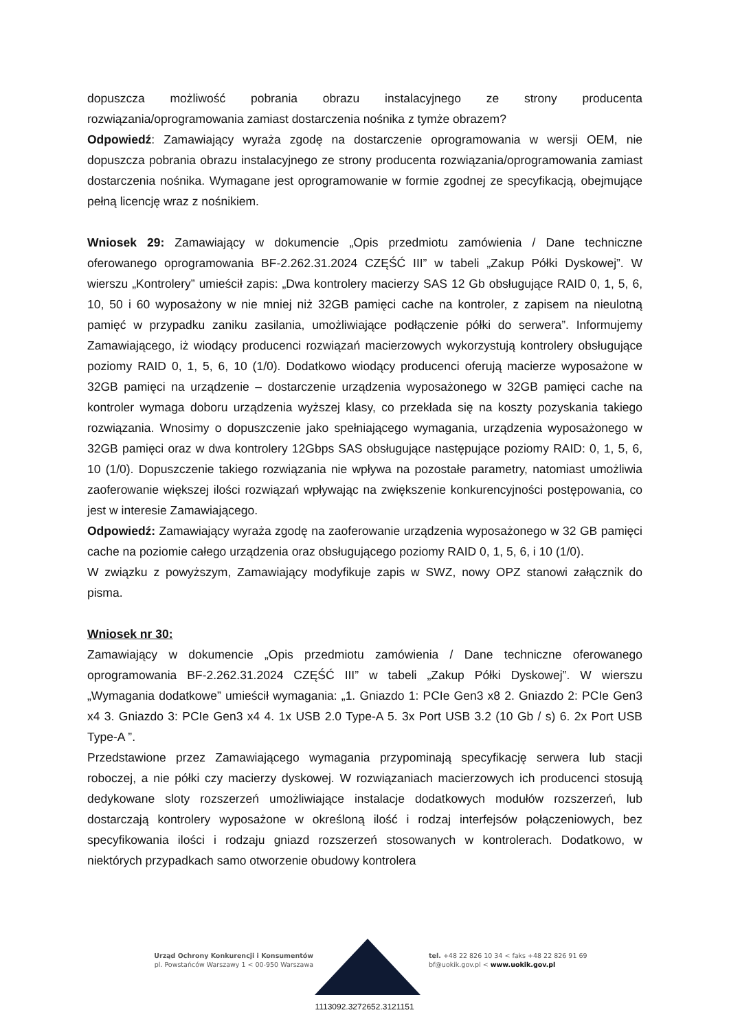dopuszcza możliwość pobrania obrazu instalacyjnego ze strony producenta rozwiązania/oprogramowania zamiast dostarczenia nośnika z tymże obrazem?
Odpowiedź: Zamawiający wyraża zgodę na dostarczenie oprogramowania w wersji OEM, nie dopuszcza pobrania obrazu instalacyjnego ze strony producenta rozwiązania/oprogramowania zamiast dostarczenia nośnika. Wymagane jest oprogramowanie w formie zgodnej ze specyfikacją, obejmujące pełną licencję wraz z nośnikiem.
Wniosek 29: Zamawiający w dokumencie „Opis przedmiotu zamówienia / Dane techniczne oferowanego oprogramowania BF-2.262.31.2024 CZĘŚĆ III” w tabeli „Zakup Półki Dyskowej”. W wierszu „Kontrolery” umieścił zapis: „Dwa kontrolery macierzy SAS 12 Gb obsługujące RAID 0, 1, 5, 6, 10, 50 i 60 wyposażony w nie mniej niż 32GB pamięci cache na kontroler, z zapisem na nieulotną pamięć w przypadku zaniku zasilania, umożliwiające podłączenie półki do serwera”. Informujemy Zamawiającego, iż wiodący producenci rozwiązań macierzowych wykorzystują kontrolery obsługujące poziomy RAID 0, 1, 5, 6, 10 (1/0). Dodatkowo wiodący producenci oferują macierze wyposażone w 32GB pamięci na urządzenie – dostarczenie urządzenia wyposażonego w 32GB pamięci cache na kontroler wymaga doboru urządzenia wyższej klasy, co przekłada się na koszty pozyskania takiego rozwiązania. Wnosimy o dopuszczenie jako spełniającego wymagania, urządzenia wyposażonego w 32GB pamięci oraz w dwa kontrolery 12Gbps SAS obsługujące następujące poziomy RAID: 0, 1, 5, 6, 10 (1/0). Dopuszczenie takiego rozwiązania nie wpływa na pozostałe parametry, natomiast umożliwia zaoferowanie większej ilości rozwiązań wpływając na zwiększenie konkurencyjności postępowania, co jest w interesie Zamawiającego.
Odpowiedź: Zamawiający wyraża zgodę na zaoferowanie urządzenia wyposażonego w 32 GB pamięci cache na poziomie całego urządzenia oraz obsługującego poziomy RAID 0, 1, 5, 6, i 10 (1/0).
W związku z powyższym, Zamawiający modyfikuje zapis w SWZ, nowy OPZ stanowi załącznik do pisma.
Wniosek nr 30:
Zamawiający w dokumencie „Opis przedmiotu zamówienia / Dane techniczne oferowanego oprogramowania BF-2.262.31.2024 CZĘŚĆ III” w tabeli „Zakup Półki Dyskowej”. W wierszu „Wymagania dodatkowe” umieścił wymagania: „1. Gniazdo 1: PCIe Gen3 x8 2. Gniazdo 2: PCIe Gen3 x4 3. Gniazdo 3: PCIe Gen3 x4 4. 1x USB 2.0 Type-A 5. 3x Port USB 3.2 (10 Gb / s) 6. 2x Port USB Type-A ”.
Przedstawione przez Zamawiającego wymagania przypominają specyfikację serwera lub stacji roboczej, a nie półki czy macierzy dyskowej. W rozwiązaniach macierzowych ich producenci stosują dedykowane sloty rozszerzeń umożliwiające instalacje dodatkowych modułów rozszerzeń, lub dostarczają kontrolery wyposażone w określoną ilość i rodzaj interfejsów połączeniowych, bez specyfikowania ilości i rodzaju gniazd rozszerzeń stosowanych w kontrolerach. Dodatkowo, w niektórych przypadkach samo otworzenie obudowy kontrolera
Urząd Ochrony Konkurencji i Konsumentów
pl. Powstańców Warszawy 1 < 00-950 Warszawa
tel. +48 22 826 10 34 < faks +48 22 826 91 69
bf@uokik.gov.pl < www.uokik.gov.pl
1113092.3272652.3121151